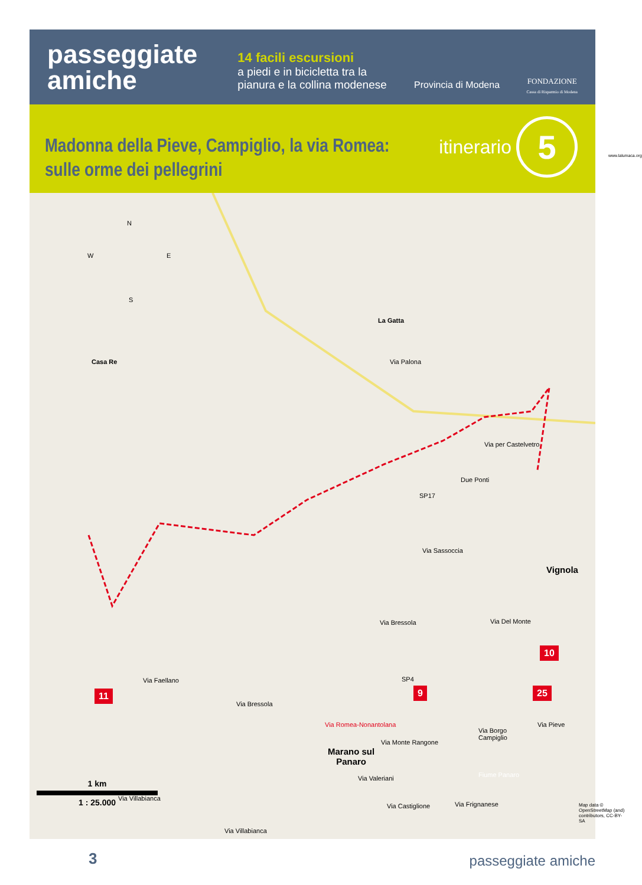passeggiate
amiche
14 facili escursioni
a piedi e in bicicletta tra la pianura e la collina modenese
Provincia di Modena
FONDAZIONE
Cassa di Risparmio di Modena
Madonna della Pieve, Campiglio, la via Romea:
sulle orme dei pellegrini
itinerario 5
N
W E
S
La Gatta
Casa Re Via Palona
Via per Castelvetro
Due Ponti
SP17
Via Sassoccia
Vignola
Via Bressola Via Del Monte
11
Via Bressola
9 25
Via Romea-Nonantolana Via Pieve
Via Monte Rangone
Via Borgo
Campiglio
Via Villabianca
Via Villabianca
Via Frignanese
10
Via Faellano SP4
Marano sul
Panaro
Via Valeriani Fiume Panaro
Via Castiglione
1 km
1 : 25.000
Map data © OpenStreetMap (and) contributors, CC-BY-SA
www.lalumaca.org
3 passeggiate amiche